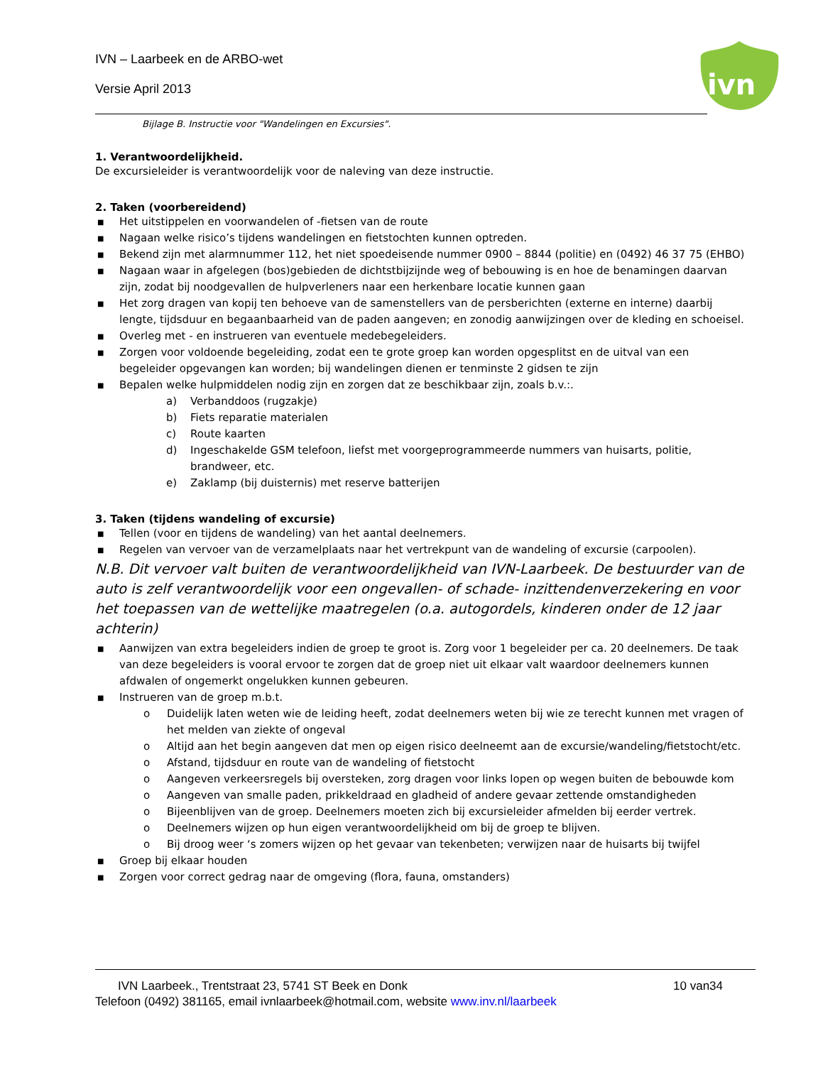IVN – Laarbeek en de ARBO-wet
Versie April 2013
ivn
Bijlage B. Instructie voor "Wandelingen en Excursies".
1. Verantwoordelijkheid.
De excursieleider is verantwoordelijk voor de naleving van deze instructie.
2. Taken (voorbereidend)
■ Het uitstippelen en voorwandelen of -fietsen van de route
■ Nagaan welke risico’s tijdens wandelingen en fietstochten kunnen optreden.
■ Bekend zijn met alarmnummer 112, het niet spoedeisende nummer 0900 – 8844 (politie) en (0492) 46 37 75 (EHBO)
■ Nagaan waar in afgelegen (bos)gebieden de dichtstbijzijnde weg of bebouwing is en hoe de benamingen daarvan zijn, zodat bij noodgevallen de hulpverleners naar een herkenbare locatie kunnen gaan
■ Het zorg dragen van kopij ten behoeve van de samenstellers van de persberichten (externe en interne) daarbij lengte, tijdsduur en begaanbaarheid van de paden aangeven; en zonodig aanwijzingen over de kleding en schoeisel.
■ Overleg met - en instrueren van eventuele medebegeleiders.
■ Zorgen voor voldoende begeleiding, zodat een te grote groep kan worden opgesplitst en de uitval van een begeleider opgevangen kan worden; bij wandelingen dienen er tenminste 2 gidsen te zijn
■ Bepalen welke hulpmiddelen nodig zijn en zorgen dat ze beschikbaar zijn, zoals b.v.:.
a) Verbanddoos (rugzakje)
b) Fiets reparatie materialen
c) Route kaarten
d) Ingeschakelde GSM telefoon, liefst met voorgeprogrammeerde nummers van huisarts, politie, brandweer, etc.
e) Zaklamp (bij duisternis) met reserve batterijen
3. Taken (tijdens wandeling of excursie)
■ Tellen (voor en tijdens de wandeling) van het aantal deelnemers.
■ Regelen van vervoer van de verzamelplaats naar het vertrekpunt van de wandeling of excursie (carpoolen).
N.B. Dit vervoer valt buiten de verantwoordelijkheid van IVN-Laarbeek. De bestuurder van de auto is zelf verantwoordelijk voor een ongevallen- of schade- inzittendenverzekering en voor het toepassen van de wettelijke maatregelen (o.a. autogordels, kinderen onder de 12 jaar achterin)
■ Aanwijzen van extra begeleiders indien de groep te groot is. Zorg voor 1 begeleider per ca. 20 deelnemers. De taak van deze begeleiders is vooral ervoor te zorgen dat de groep niet uit elkaar valt waardoor deelnemers kunnen afdwalen of ongemerkt ongelukken kunnen gebeuren.
■ Instrueren van de groep m.b.t.
o Duidelijk laten weten wie de leiding heeft, zodat deelnemers weten bij wie ze terecht kunnen met vragen of het melden van ziekte of ongeval
o Altijd aan het begin aangeven dat men op eigen risico deelneemt aan de excursie/wandeling/fietstocht/etc.
o Afstand, tijdsduur en route van de wandeling of fietstocht
o Aangeven verkeersregels bij oversteken, zorg dragen voor links lopen op wegen buiten de bebouwde kom
o Aangeven van smalle paden, prikkeldraad en gladheid of andere gevaar zettende omstandigheden
o Bijeenblijven van de groep. Deelnemers moeten zich bij excursieleider afmelden bij eerder vertrek.
o Deelnemers wijzen op hun eigen verantwoordelijkheid om bij de groep te blijven.
o Bij droog weer ‘s zomers wijzen op het gevaar van tekenbeten; verwijzen naar de huisarts bij twijfel
■ Groep bij elkaar houden
■ Zorgen voor correct gedrag naar de omgeving (flora, fauna, omstanders)
IVN Laarbeek., Trentstraat 23, 5741 ST Beek en Donk 10 van34
Telefoon (0492) 381165, email ivnlaarbeek@hotmail.com, website www.inv.nl/laarbeek